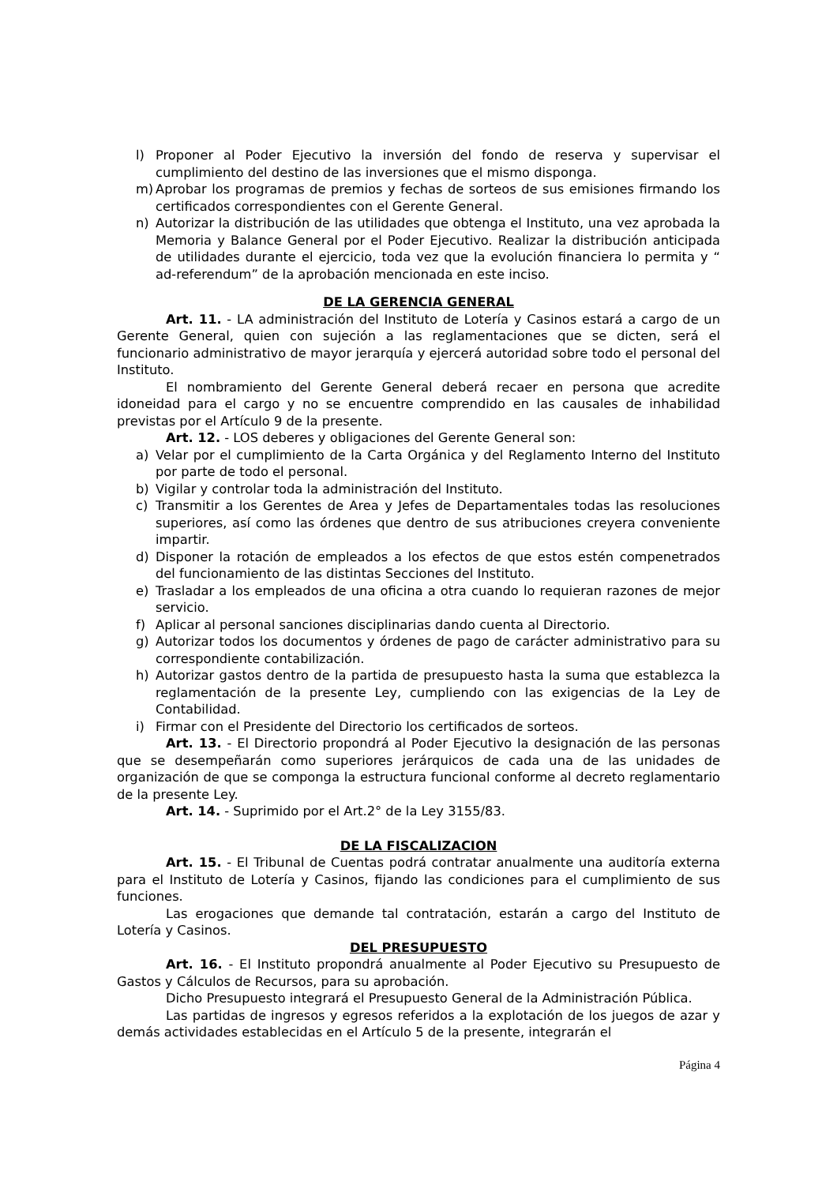l) Proponer al Poder Ejecutivo la inversión del fondo de reserva y supervisar el cumplimiento del destino de las inversiones que el mismo disponga.
m) Aprobar los programas de premios y fechas de sorteos de sus emisiones firmando los certificados correspondientes con el Gerente General.
n) Autorizar la distribución de las utilidades que obtenga el Instituto, una vez aprobada la Memoria y Balance General por el Poder Ejecutivo. Realizar la distribución anticipada de utilidades durante el ejercicio, toda vez que la evolución financiera lo permita y “ ad-referendum” de la aprobación mencionada en este inciso.
DE LA GERENCIA GENERAL
Art. 11. - LA administración del Instituto de Lotería y Casinos estará a cargo de un Gerente General, quien con sujeción a las reglamentaciones que se dicten, será el funcionario administrativo de mayor jerarquía y ejercerá autoridad sobre todo el personal del Instituto.
El nombramiento del Gerente General deberá recaer en persona que acredite idoneidad para el cargo y no se encuentre comprendido en las causales de inhabilidad previstas por el Artículo 9 de la presente.
Art. 12. - LOS deberes y obligaciones del Gerente General son:
a) Velar por el cumplimiento de la Carta Orgánica y del Reglamento Interno del Instituto por parte de todo el personal.
b) Vigilar y controlar toda la administración del Instituto.
c) Transmitir a los Gerentes de Area y Jefes de Departamentales todas las resoluciones superiores, así como las órdenes que dentro de sus atribuciones creyera conveniente impartir.
d) Disponer la rotación de empleados a los efectos de que estos estén compenetrados del funcionamiento de las distintas Secciones del Instituto.
e) Trasladar a los empleados de una oficina a otra cuando lo requieran razones de mejor servicio.
f) Aplicar al personal sanciones disciplinarias dando cuenta al Directorio.
g) Autorizar todos los documentos y órdenes de pago de carácter administrativo para su correspondiente contabilización.
h) Autorizar gastos dentro de la partida de presupuesto hasta la suma que establezca la reglamentación de la presente Ley, cumpliendo con las exigencias de la Ley de Contabilidad.
i) Firmar con el Presidente del Directorio los certificados de sorteos.
Art. 13. - El Directorio propondrá al Poder Ejecutivo la designación de las personas que se desempeñarán como superiores jerárquicos de cada una de las unidades de organización de que se componga la estructura funcional conforme al decreto reglamentario de la presente Ley.
Art. 14. - Suprimido por el Art.2° de la Ley 3155/83.
DE LA FISCALIZACION
Art. 15. - El Tribunal de Cuentas podrá contratar anualmente una auditoría externa para el Instituto de Lotería y Casinos, fijando las condiciones para el cumplimiento de sus funciones.
Las erogaciones que demande tal contratación, estarán a cargo del Instituto de Lotería y Casinos.
DEL PRESUPUESTO
Art. 16. - El Instituto propondrá anualmente al Poder Ejecutivo su Presupuesto de Gastos y Cálculos de Recursos, para su aprobación.
Dicho Presupuesto integrará el Presupuesto General de la Administración Pública.
Las partidas de ingresos y egresos referidos a la explotación de los juegos de azar y demás actividades establecidas en el Artículo 5 de la presente, integrarán el
Página 4